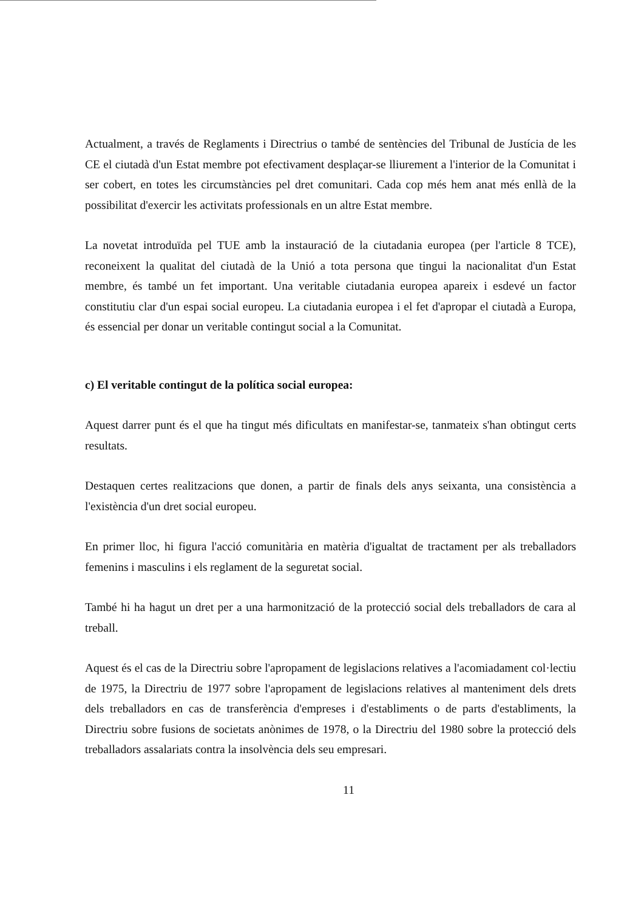Actualment, a través de Reglaments i Directrius o també de sentències del Tribunal de Justícia de les CE el ciutadà d'un Estat membre pot efectivament desplaçar-se lliurement a l'interior de la Comunitat i ser cobert, en totes les circumstàncies pel dret comunitari. Cada cop més hem anat més enllà de la possibilitat d'exercir les activitats professionals en un altre Estat membre.
La novetat introduïda pel TUE amb la instauració de la ciutadania europea (per l'article 8 TCE), reconeixent la qualitat del ciutadà de la Unió a tota persona que tingui la nacionalitat d'un Estat membre, és també un fet important. Una veritable ciutadania europea apareix i esdevé un factor constitutiu clar d'un espai social europeu. La ciutadania europea i el fet d'apropar el ciutadà a Europa, és essencial per donar un veritable contingut social a la Comunitat.
c) El veritable contingut de la política social europea:
Aquest darrer punt és el que ha tingut més dificultats en manifestar-se, tanmateix s'han obtingut certs resultats.
Destaquen certes realitzacions que donen, a partir de finals dels anys seixanta, una consistència a l'existència d'un dret social europeu.
En primer lloc, hi figura l'acció comunitària en matèria d'igualtat de tractament per als treballadors femenins i masculins i els reglament de la seguretat social.
També hi ha hagut un dret per a una harmonització de la protecció social dels treballadors de cara al treball.
Aquest és el cas de la Directriu sobre l'apropament de legislacions relatives a l'acomiadament col·lectiu de 1975, la Directriu de 1977 sobre l'apropament de legislacions relatives al manteniment dels drets dels treballadors en cas de transferència d'empreses i d'establiments o de parts d'establiments, la Directriu sobre fusions de societats anònimes de 1978, o la Directriu del 1980 sobre la protecció dels treballadors assalariats contra la insolvència dels seu empresari.
11